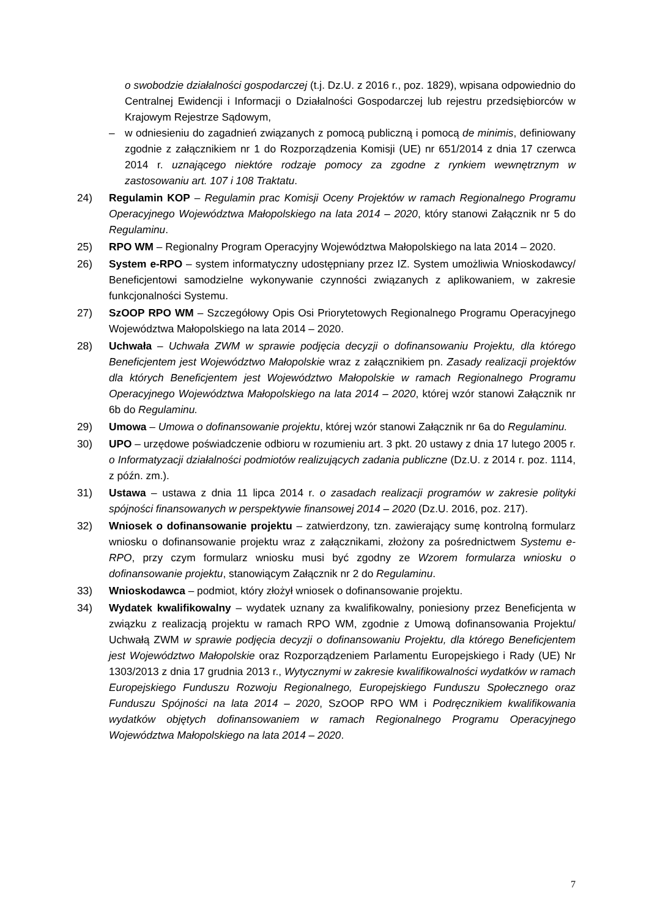o swobodzie działalności gospodarczej (t.j. Dz.U. z 2016 r., poz. 1829), wpisana odpowiednio do Centralnej Ewidencji i Informacji o Działalności Gospodarczej lub rejestru przedsiębiorców w Krajowym Rejestrze Sądowym,
– w odniesieniu do zagadnień związanych z pomocą publiczną i pomocą de minimis, definiowany zgodnie z załącznikiem nr 1 do Rozporządzenia Komisji (UE) nr 651/2014 z dnia 17 czerwca 2014 r. uznającego niektóre rodzaje pomocy za zgodne z rynkiem wewnętrznym w zastosowaniu art. 107 i 108 Traktatu.
24) Regulamin KOP – Regulamin prac Komisji Oceny Projektów w ramach Regionalnego Programu Operacyjnego Województwa Małopolskiego na lata 2014 – 2020, który stanowi Załącznik nr 5 do Regulaminu.
25) RPO WM – Regionalny Program Operacyjny Województwa Małopolskiego na lata 2014 – 2020.
26) System e-RPO – system informatyczny udostępniany przez IZ. System umożliwia Wnioskodawcy/ Beneficjentowi samodzielne wykonywanie czynności związanych z aplikowaniem, w zakresie funkcjonalności Systemu.
27) SzOOP RPO WM – Szczegółowy Opis Osi Priorytetowych Regionalnego Programu Operacyjnego Województwa Małopolskiego na lata 2014 – 2020.
28) Uchwała – Uchwała ZWM w sprawie podjęcia decyzji o dofinansowaniu Projektu, dla którego Beneficjentem jest Województwo Małopolskie wraz z załącznikiem pn. Zasady realizacji projektów dla których Beneficjentem jest Województwo Małopolskie w ramach Regionalnego Programu Operacyjnego Województwa Małopolskiego na lata 2014 – 2020, której wzór stanowi Załącznik nr 6b do Regulaminu.
29) Umowa – Umowa o dofinansowanie projektu, której wzór stanowi Załącznik nr 6a do Regulaminu.
30) UPO – urzędowe poświadczenie odbioru w rozumieniu art. 3 pkt. 20 ustawy z dnia 17 lutego 2005 r. o Informatyzacji działalności podmiotów realizujących zadania publiczne (Dz.U. z 2014 r. poz. 1114, z późn. zm.).
31) Ustawa – ustawa z dnia 11 lipca 2014 r. o zasadach realizacji programów w zakresie polityki spójności finansowanych w perspektywie finansowej 2014 – 2020 (Dz.U. 2016, poz. 217).
32) Wniosek o dofinansowanie projektu – zatwierdzony, tzn. zawierający sumę kontrolną formularz wniosku o dofinansowanie projektu wraz z załącznikami, złożony za pośrednictwem Systemu e-RPO, przy czym formularz wniosku musi być zgodny ze Wzorem formularza wniosku o dofinansowanie projektu, stanowiącym Załącznik nr 2 do Regulaminu.
33) Wnioskodawca – podmiot, który złożył wniosek o dofinansowanie projektu.
34) Wydatek kwalifikowalny – wydatek uznany za kwalifikowalny, poniesiony przez Beneficjenta w związku z realizacją projektu w ramach RPO WM, zgodnie z Umową dofinansowania Projektu/ Uchwałą ZWM w sprawie podjęcia decyzji o dofinansowaniu Projektu, dla którego Beneficjentem jest Województwo Małopolskie oraz Rozporządzeniem Parlamentu Europejskiego i Rady (UE) Nr 1303/2013 z dnia 17 grudnia 2013 r., Wytycznymi w zakresie kwalifikowalności wydatków w ramach Europejskiego Funduszu Rozwoju Regionalnego, Europejskiego Funduszu Społecznego oraz Funduszu Spójności na lata 2014 – 2020, SzOOP RPO WM i Podręcznikiem kwalifikowania wydatków objętych dofinansowaniem w ramach Regionalnego Programu Operacyjnego Województwa Małopolskiego na lata 2014 – 2020.
7